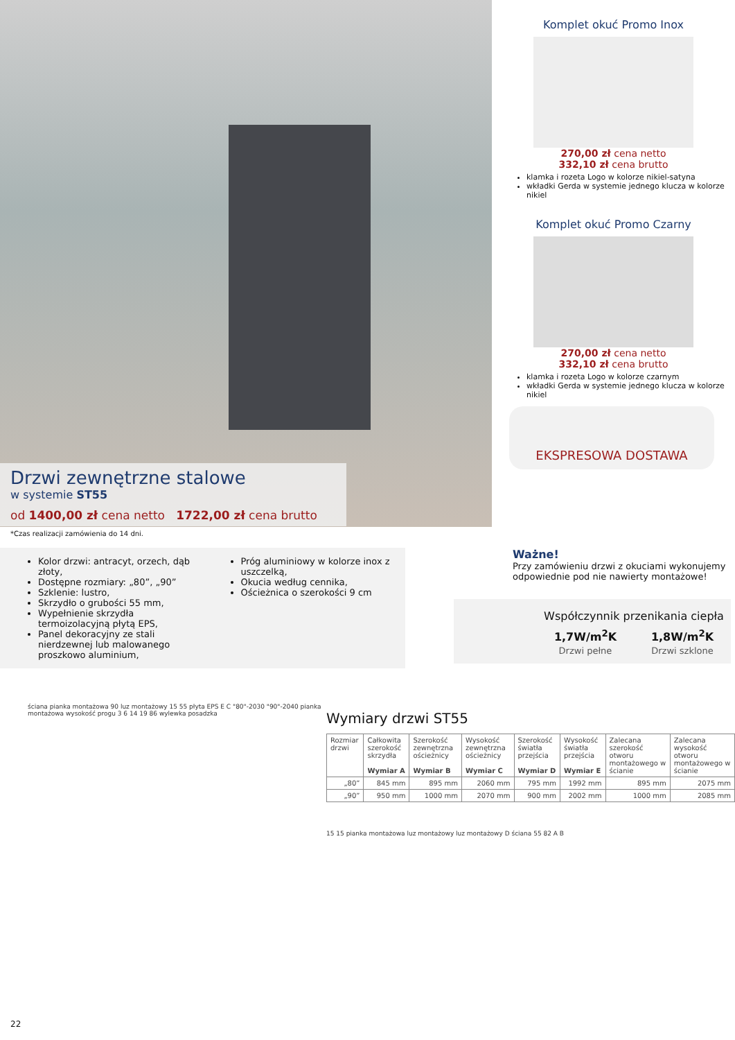Drzwi zewnętrzne stalowe
w systemie ST55
od 1400,00 zł cena netto 1722,00 zł cena brutto
*Czas realizacji zamówienia do 14 dni.
Komplet okuć Promo Inox
270,00 zł cena netto
332,10 zł cena brutto
klamka i rozeta Logo w kolorze nikiel-satyna
wkładki Gerda w systemie jednego klucza w kolorze nikiel
Komplet okuć Promo Czarny
270,00 zł cena netto
332,10 zł cena brutto
klamka i rozeta Logo w kolorze czarnym
wkładki Gerda w systemie jednego klucza w kolorze nikiel
EKSPRESOWA DOSTAWA
Kolor drzwi: antracyt, orzech, dąb złoty,
Dostępne rozmiary: „80”, „90”
Szklenie: lustro,
Skrzydło o grubości 55 mm,
Wypełnienie skrzydła termoizolacyjną płytą EPS,
Panel dekoracyjny ze stali nierdzewnej lub malowanego proszkowo aluminium,
Próg aluminiowy w kolorze inox z uszczelką,
Okucia według cennika,
Ościeżnica o szerokości 9 cm
Ważne!
Przy zamówieniu drzwi z okuciami wykonujemy odpowiednie pod nie nawierty montażowe!
Współczynnik przenikania ciepła
1,7W/m<sup>2</sup>K
Drzwi pełne
1,8W/m<sup>2</sup>K
Drzwi szklone
ściana pianka montażowa 90 luz montażowy 15 55 płyta EPS E C "80"-2030 "90"-2040 pianka montażowa wysokość progu 3 6 14 19 86 wylewka posadzka
Wymiary drzwi ST55
| Rozmiar drzwi | Całkowita szerokość skrzydła Wymiar A | Szerokość zewnętrzna ościeżnicy Wymiar B | Wysokość zewnętrzna ościeżnicy Wymiar C | Szerokość światła przejścia Wymiar D | Wysokość światła przejścia Wymiar E | Zalecana szerokość otworu montażowego w ścianie | Zalecana wysokość otworu montażowego w ścianie |
| --- | --- | --- | --- | --- | --- | --- | --- |
| „80” | 845 mm | 895 mm | 2060 mm | 795 mm | 1992 mm | 895 mm | 2075 mm |
| „90” | 950 mm | 1000 mm | 2070 mm | 900 mm | 2002 mm | 1000 mm | 2085 mm |
15 15 pianka montażowa luz montażowy luz montażowy D ściana 55 82 A B
22